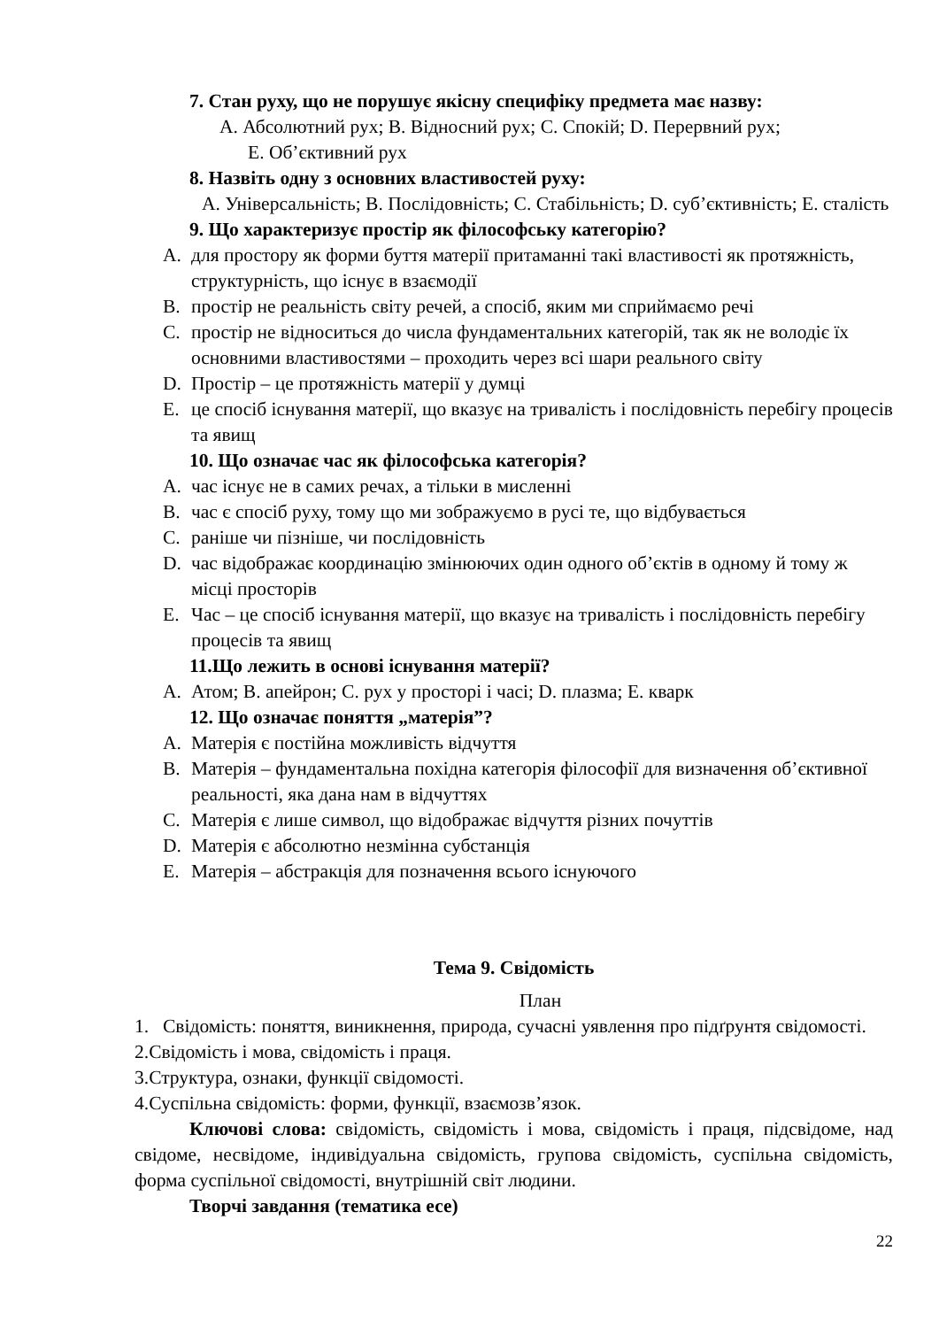7. Стан руху, що не порушує якісну специфіку предмета має назву:
A. Абсолютний рух; B. Відносний рух; C. Спокій; D. Перервний рух;
E. Об’єктивний рух
8. Назвіть одну з основних властивостей руху:
A. Універсальність; B. Послідовність; C. Стабільність; D. суб’єктивність; E. сталість
9. Що характеризує простір як філософську категорію?
A. для простору як форми буття матерії притаманні такі властивості як протяжність, структурність, що існує в взаємодії
B. простір не реальність світу речей, а спосіб, яким ми сприймаємо речі
C. простір не відноситься до числа фундаментальних категорій, так як не володіє їх основними властивостями – проходить через всі шари реального світу
D. Простір – це протяжність матерії у думці
E. це спосіб існування матерії, що вказує на тривалість і послідовність перебігу процесів та явищ
10. Що означає час як філософська категорія?
A. час існує не в самих речах, а тільки в мисленні
B. час є спосіб руху, тому що ми зображуємо в русі те, що відбувається
C. раніше чи пізніше, чи послідовність
D. час відображає координацію змінюючих один одного об’єктів в одному й тому ж місці просторів
E. Час – це спосіб існування матерії, що вказує на тривалість і послідовність перебігу процесів та явищ
11.Що лежить в основі існування матерії?
A. Атом; B. апейрон; C. рух у просторі і часі; D. плазма; E. кварк
12. Що означає поняття „матерія”?
A. Матерія є постійна можливість відчуття
B. Матерія – фундаментальна похідна категорія філософії для визначення об’єктивної реальності, яка дана нам в відчуттях
C. Матерія є лише символ, що відображає відчуття різних почуттів
D. Матерія є абсолютно незмінна субстанція
E. Матерія – абстракція для позначення всього існуючого
Тема 9. Свідомість
План
1. Свідомість: поняття, виникнення, природа, сучасні уявлення про підґрунтя свідомості.
2.Свідомість і мова, свідомість і праця.
3.Структура, ознаки, функції свідомості.
4.Суспільна свідомість: форми, функції, взаємозв’язок.
Ключові слова: свідомість, свідомість і мова, свідомість і праця, підсвідоме, над свідоме, несвідоме, індивідуальна свідомість, групова свідомість, суспільна свідомість, форма суспільної свідомості, внутрішній світ людини.
Творчі завдання (тематика есе)
22